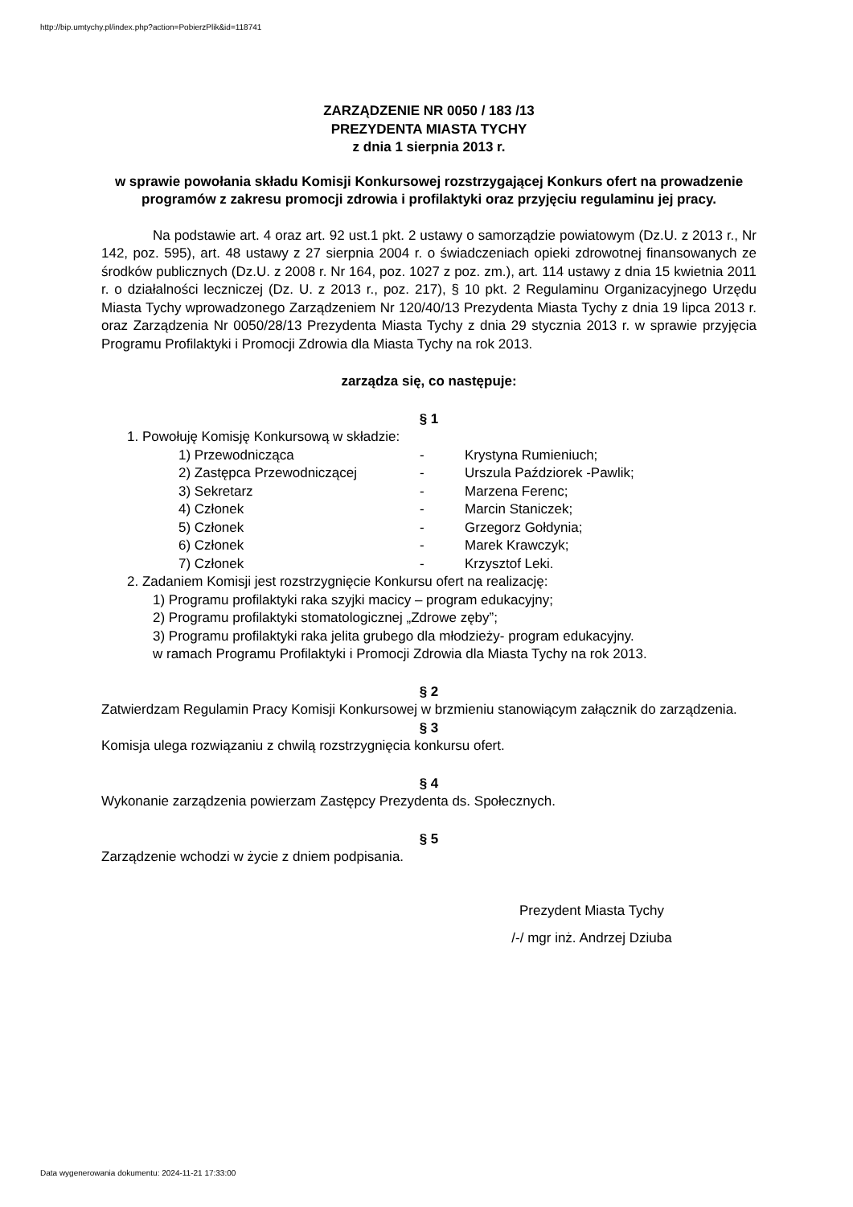http://bip.umtychy.pl/index.php?action=PobierzPlik&id=118741
ZARZĄDZENIE NR 0050 / 183 /13
PREZYDENTA MIASTA TYCHY
z dnia 1 sierpnia 2013 r.
w sprawie powołania składu Komisji Konkursowej rozstrzygającej Konkurs ofert na prowadzenie programów z zakresu promocji zdrowia i profilaktyki oraz przyjęciu regulaminu jej pracy.
Na podstawie art. 4 oraz art. 92 ust.1 pkt. 2 ustawy o samorządzie powiatowym (Dz.U. z 2013 r., Nr 142, poz. 595), art. 48 ustawy z 27 sierpnia 2004 r. o świadczeniach opieki zdrowotnej finansowanych ze środków publicznych (Dz.U. z 2008 r. Nr 164, poz. 1027 z poz. zm.), art. 114 ustawy z dnia 15 kwietnia 2011 r. o działalności leczniczej (Dz. U. z 2013 r., poz. 217), § 10 pkt. 2 Regulaminu Organizacyjnego Urzędu Miasta Tychy wprowadzonego Zarządzeniem Nr 120/40/13 Prezydenta Miasta Tychy z dnia 19 lipca 2013 r. oraz Zarządzenia Nr 0050/28/13 Prezydenta Miasta Tychy z dnia 29 stycznia 2013 r. w sprawie przyjęcia Programu Profilaktyki i Promocji Zdrowia dla Miasta Tychy na rok 2013.
zarządza się, co następuje:
§ 1
1. Powołuję Komisję Konkursową w składzie:
| 1) Przewodnicząca | - | Krystyna Rumieniuch; |
| 2) Zastępca Przewodniczącej | - | Urszula Paździorek -Pawlik; |
| 3) Sekretarz | - | Marzena Ferenc; |
| 4) Członek | - | Marcin Staniczek; |
| 5) Członek | - | Grzegorz Gołdynia; |
| 6) Członek | - | Marek Krawczyk; |
| 7) Członek | - | Krzysztof Leki. |
2. Zadaniem Komisji jest rozstrzygnięcie Konkursu ofert na realizację:
1) Programu profilaktyki raka szyjki macicy – program edukacyjny;
2) Programu profilaktyki stomatologicznej „Zdrowe zęby”;
3) Programu profilaktyki raka jelita grubego dla młodzieży- program edukacyjny.
w ramach Programu Profilaktyki i Promocji Zdrowia dla Miasta Tychy na rok 2013.
§ 2
Zatwierdzam Regulamin Pracy Komisji Konkursowej w brzmieniu stanowiącym załącznik do zarządzenia.
§ 3
Komisja ulega rozwiązaniu z chwilą rozstrzygnięcia konkursu ofert.
§ 4
Wykonanie zarządzenia powierzam Zastępcy Prezydenta ds. Społecznych.
§ 5
Zarządzenie wchodzi w życie z dniem podpisania.
Prezydent Miasta Tychy
/-/ mgr inż. Andrzej Dziuba
Data wygenerowania dokumentu: 2024-11-21 17:33:00